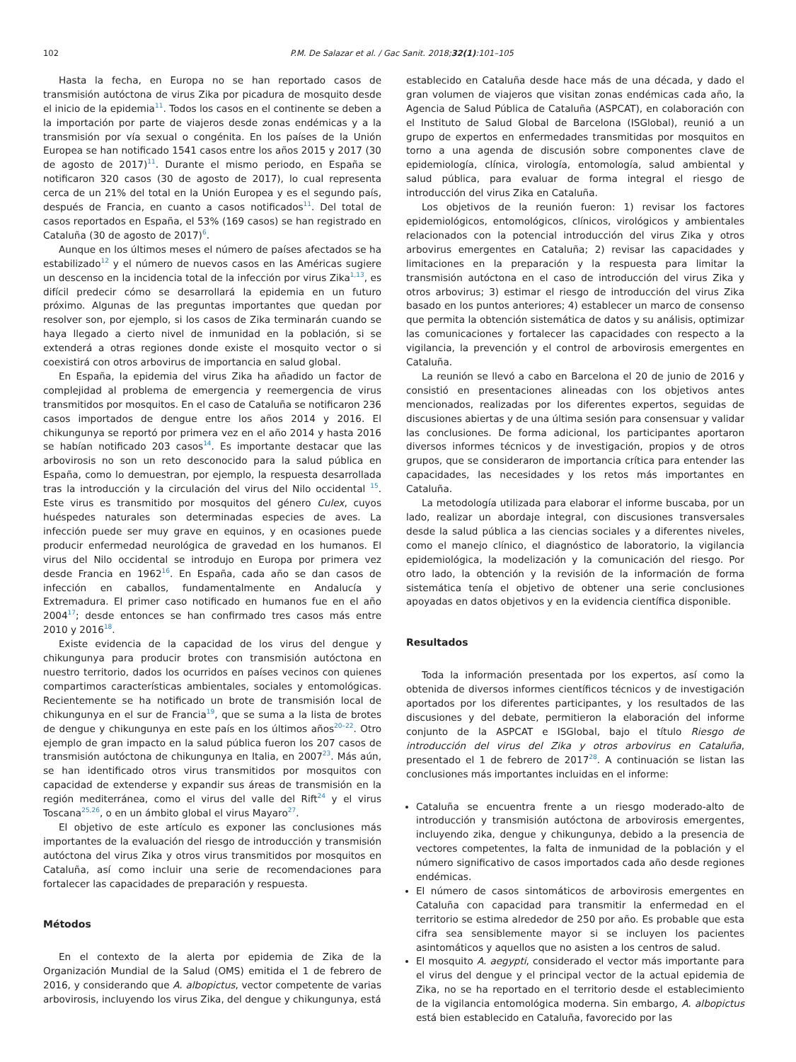102 P.M. De Salazar et al. / Gac Sanit. 2018;32(1):101–105
Hasta la fecha, en Europa no se han reportado casos de transmisión autóctona de virus Zika por picadura de mosquito desde el inicio de la epidemia<sup>11</sup>. Todos los casos en el continente se deben a la importación por parte de viajeros desde zonas endémicas y a la transmisión por vía sexual o congénita. En los países de la Unión Europea se han notificado 1541 casos entre los años 2015 y 2017 (30 de agosto de 2017)<sup>11</sup>. Durante el mismo periodo, en España se notificaron 320 casos (30 de agosto de 2017), lo cual representa cerca de un 21% del total en la Unión Europea y es el segundo país, después de Francia, en cuanto a casos notificados<sup>11</sup>. Del total de casos reportados en España, el 53% (169 casos) se han registrado en Cataluña (30 de agosto de 2017)<sup>6</sup>.
Aunque en los últimos meses el número de países afectados se ha estabilizado<sup>12</sup> y el número de nuevos casos en las Américas sugiere un descenso en la incidencia total de la infección por virus Zika<sup>1,13</sup>, es difícil predecir cómo se desarrollará la epidemia en un futuro próximo. Algunas de las preguntas importantes que quedan por resolver son, por ejemplo, si los casos de Zika terminarán cuando se haya llegado a cierto nivel de inmunidad en la población, si se extenderá a otras regiones donde existe el mosquito vector o si coexistirá con otros arbovirus de importancia en salud global.
En España, la epidemia del virus Zika ha añadido un factor de complejidad al problema de emergencia y reemergencia de virus transmitidos por mosquitos. En el caso de Cataluña se notificaron 236 casos importados de dengue entre los años 2014 y 2016. El chikungunya se reportó por primera vez en el año 2014 y hasta 2016 se habían notificado 203 casos<sup>14</sup>. Es importante destacar que las arbovirosis no son un reto desconocido para la salud pública en España, como lo demuestran, por ejemplo, la respuesta desarrollada tras la introducción y la circulación del virus del Nilo occidental <sup>15</sup>. Este virus es transmitido por mosquitos del género Culex, cuyos huéspedes naturales son determinadas especies de aves. La infección puede ser muy grave en equinos, y en ocasiones puede producir enfermedad neurológica de gravedad en los humanos. El virus del Nilo occidental se introdujo en Europa por primera vez desde Francia en 1962<sup>16</sup>. En España, cada año se dan casos de infección en caballos, fundamentalmente en Andalucía y Extremadura. El primer caso notificado en humanos fue en el año 2004<sup>17</sup>; desde entonces se han confirmado tres casos más entre 2010 y 2016<sup>18</sup>.
Existe evidencia de la capacidad de los virus del dengue y chikungunya para producir brotes con transmisión autóctona en nuestro territorio, dados los ocurridos en países vecinos con quienes compartimos características ambientales, sociales y entomológicas. Recientemente se ha notificado un brote de transmisión local de chikungunya en el sur de Francia<sup>19</sup>, que se suma a la lista de brotes de dengue y chikungunya en este país en los últimos años<sup>20–22</sup>. Otro ejemplo de gran impacto en la salud pública fueron los 207 casos de transmisión autóctona de chikungunya en Italia, en 2007<sup>23</sup>. Más aún, se han identificado otros virus transmitidos por mosquitos con capacidad de extenderse y expandir sus áreas de transmisión en la región mediterránea, como el virus del valle del Rift<sup>24</sup> y el virus Toscana<sup>25,26</sup>, o en un ámbito global el virus Mayaro<sup>27</sup>.
El objetivo de este artículo es exponer las conclusiones más importantes de la evaluación del riesgo de introducción y transmisión autóctona del virus Zika y otros virus transmitidos por mosquitos en Cataluña, así como incluir una serie de recomendaciones para fortalecer las capacidades de preparación y respuesta.
Métodos
En el contexto de la alerta por epidemia de Zika de la Organización Mundial de la Salud (OMS) emitida el 1 de febrero de 2016, y considerando que A. albopictus, vector competente de varias arbovirosis, incluyendo los virus Zika, del dengue y chikungunya, está
establecido en Cataluña desde hace más de una década, y dado el gran volumen de viajeros que visitan zonas endémicas cada año, la Agencia de Salud Pública de Cataluña (ASPCAT), en colaboración con el Instituto de Salud Global de Barcelona (ISGlobal), reunió a un grupo de expertos en enfermedades transmitidas por mosquitos en torno a una agenda de discusión sobre componentes clave de epidemiología, clínica, virología, entomología, salud ambiental y salud pública, para evaluar de forma integral el riesgo de introducción del virus Zika en Cataluña.
Los objetivos de la reunión fueron: 1) revisar los factores epidemiológicos, entomológicos, clínicos, virológicos y ambientales relacionados con la potencial introducción del virus Zika y otros arbovirus emergentes en Cataluña; 2) revisar las capacidades y limitaciones en la preparación y la respuesta para limitar la transmisión autóctona en el caso de introducción del virus Zika y otros arbovirus; 3) estimar el riesgo de introducción del virus Zika basado en los puntos anteriores; 4) establecer un marco de consenso que permita la obtención sistemática de datos y su análisis, optimizar las comunicaciones y fortalecer las capacidades con respecto a la vigilancia, la prevención y el control de arbovirosis emergentes en Cataluña.
La reunión se llevó a cabo en Barcelona el 20 de junio de 2016 y consistió en presentaciones alineadas con los objetivos antes mencionados, realizadas por los diferentes expertos, seguidas de discusiones abiertas y de una última sesión para consensuar y validar las conclusiones. De forma adicional, los participantes aportaron diversos informes técnicos y de investigación, propios y de otros grupos, que se consideraron de importancia crítica para entender las capacidades, las necesidades y los retos más importantes en Cataluña.
La metodología utilizada para elaborar el informe buscaba, por un lado, realizar un abordaje integral, con discusiones transversales desde la salud pública a las ciencias sociales y a diferentes niveles, como el manejo clínico, el diagnóstico de laboratorio, la vigilancia epidemiológica, la modelización y la comunicación del riesgo. Por otro lado, la obtención y la revisión de la información de forma sistemática tenía el objetivo de obtener una serie conclusiones apoyadas en datos objetivos y en la evidencia científica disponible.
Resultados
Toda la información presentada por los expertos, así como la obtenida de diversos informes científicos técnicos y de investigación aportados por los diferentes participantes, y los resultados de las discusiones y del debate, permitieron la elaboración del informe conjunto de la ASPCAT e ISGlobal, bajo el título Riesgo de introducción del virus del Zika y otros arbovirus en Cataluña, presentado el 1 de febrero de 2017<sup>28</sup>. A continuación se listan las conclusiones más importantes incluidas en el informe:
Cataluña se encuentra frente a un riesgo moderado-alto de introducción y transmisión autóctona de arbovirosis emergentes, incluyendo zika, dengue y chikungunya, debido a la presencia de vectores competentes, la falta de inmunidad de la población y el número significativo de casos importados cada año desde regiones endémicas.
El número de casos sintomáticos de arbovirosis emergentes en Cataluña con capacidad para transmitir la enfermedad en el territorio se estima alrededor de 250 por año. Es probable que esta cifra sea sensiblemente mayor si se incluyen los pacientes asintomáticos y aquellos que no asisten a los centros de salud.
El mosquito A. aegypti, considerado el vector más importante para el virus del dengue y el principal vector de la actual epidemia de Zika, no se ha reportado en el territorio desde el establecimiento de la vigilancia entomológica moderna. Sin embargo, A. albopictus está bien establecido en Cataluña, favorecido por las